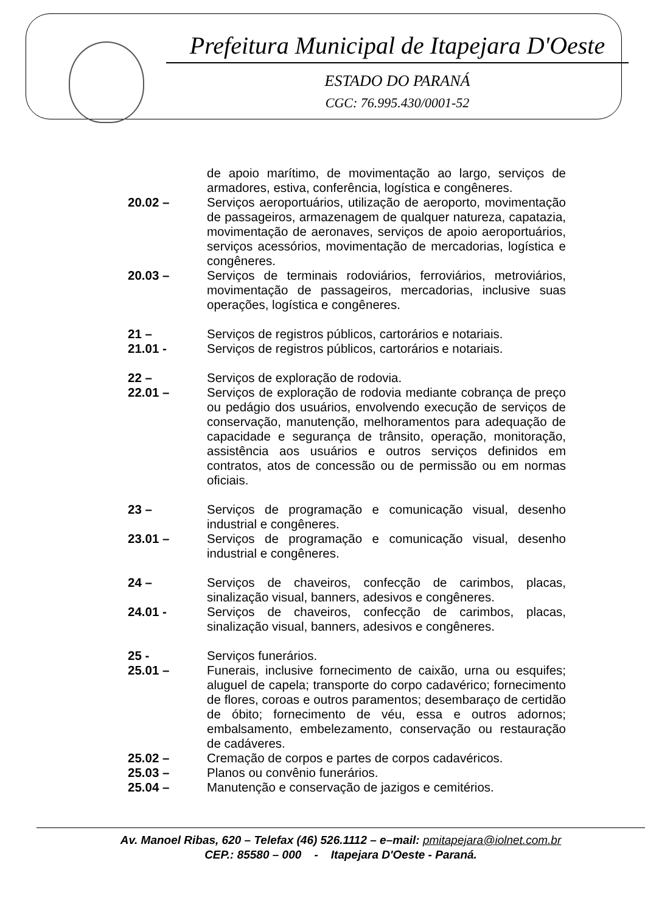Prefeitura Municipal de Itapejara D'Oeste
ESTADO DO PARANÁ
CGC: 76.995.430/0001-52
de apoio marítimo, de movimentação ao largo, serviços de armadores, estiva, conferência, logística e congêneres.
20.02 – Serviços aeroportuários, utilização de aeroporto, movimentação de passageiros, armazenagem de qualquer natureza, capatazia, movimentação de aeronaves, serviços de apoio aeroportuários, serviços acessórios, movimentação de mercadorias, logística e congêneres.
20.03 – Serviços de terminais rodoviários, ferroviários, metroviários, movimentação de passageiros, mercadorias, inclusive suas operações, logística e congêneres.
21 – Serviços de registros públicos, cartorários e notariais.
21.01 - Serviços de registros públicos, cartorários e notariais.
22 – Serviços de exploração de rodovia.
22.01 – Serviços de exploração de rodovia mediante cobrança de preço ou pedágio dos usuários, envolvendo execução de serviços de conservação, manutenção, melhoramentos para adequação de capacidade e segurança de trânsito, operação, monitoração, assistência aos usuários e outros serviços definidos em contratos, atos de concessão ou de permissão ou em normas oficiais.
23 – Serviços de programação e comunicação visual, desenho industrial e congêneres.
23.01 – Serviços de programação e comunicação visual, desenho industrial e congêneres.
24 – Serviços de chaveiros, confecção de carimbos, placas, sinalização visual, banners, adesivos e congêneres.
24.01 - Serviços de chaveiros, confecção de carimbos, placas, sinalização visual, banners, adesivos e congêneres.
25 - Serviços funerários.
25.01 – Funerais, inclusive fornecimento de caixão, urna ou esquifes; aluguel de capela; transporte do corpo cadavérico; fornecimento de flores, coroas e outros paramentos; desembaraço de certidão de óbito; fornecimento de véu, essa e outros adornos; embalsamento, embelezamento, conservação ou restauração de cadáveres.
25.02 – Cremação de corpos e partes de corpos cadavéricos.
25.03 – Planos ou convênio funerários.
25.04 – Manutenção e conservação de jazigos e cemitérios.
Av. Manoel Ribas, 620 – Telefax (46) 526.1112 – e–mail: pmitapejara@iolnet.com.br
CEP.: 85580 – 000 - Itapejara D'Oeste - Paraná.